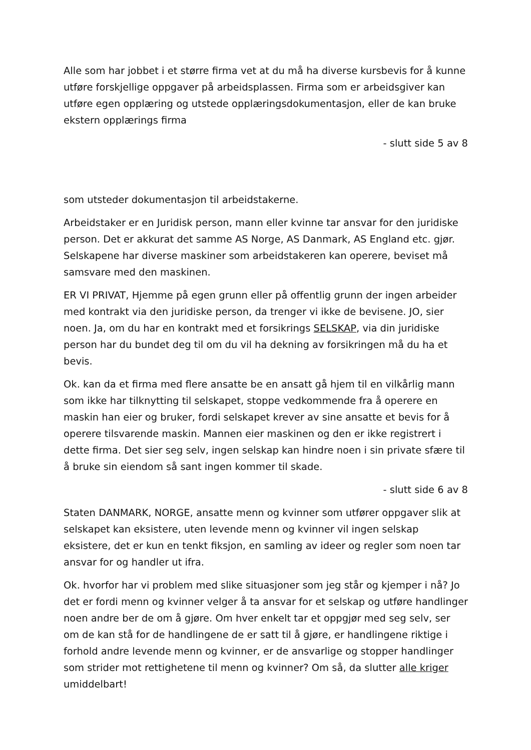Alle som har jobbet i et større firma vet at du må ha diverse kursbevis for å kunne utføre forskjellige oppgaver på arbeidsplassen. Firma som er arbeidsgiver kan utføre egen opplæring og utstede opplæringsdokumentasjon, eller de kan bruke ekstern opplærings firma
- slutt side 5 av 8
som utsteder dokumentasjon til arbeidstakerne.
Arbeidstaker er en Juridisk person, mann eller kvinne tar ansvar for den juridiske person. Det er akkurat det samme AS Norge, AS Danmark, AS England etc. gjør. Selskapene har diverse maskiner som arbeidstakeren kan operere, beviset må samsvare med den maskinen.
ER VI PRIVAT, Hjemme på egen grunn eller på offentlig grunn der ingen arbeider med kontrakt via den juridiske person, da trenger vi ikke de bevisene. JO, sier noen. Ja, om du har en kontrakt med et forsikrings SELSKAP, via din juridiske person har du bundet deg til om du vil ha dekning av forsikringen må du ha et bevis.
Ok. kan da et firma med flere ansatte be en ansatt gå hjem til en vilkårlig mann som ikke har tilknytting til selskapet, stoppe vedkommende fra å operere en maskin han eier og bruker, fordi selskapet krever av sine ansatte et bevis for å operere tilsvarende maskin. Mannen eier maskinen og den er ikke registrert i dette firma. Det sier seg selv, ingen selskap kan hindre noen i sin private sfære til å bruke sin eiendom så sant ingen kommer til skade.
- slutt side 6 av 8
Staten DANMARK, NORGE, ansatte menn og kvinner som utfører oppgaver slik at selskapet kan eksistere, uten levende menn og kvinner vil ingen selskap eksistere, det er kun en tenkt fiksjon, en samling av ideer og regler som noen tar ansvar for og handler ut ifra.
Ok. hvorfor har vi problem med slike situasjoner som jeg står og kjemper i nå? Jo det er fordi menn og kvinner velger å ta ansvar for et selskap og utføre handlinger noen andre ber de om å gjøre. Om hver enkelt tar et oppgjør med seg selv, ser om de kan stå for de handlingene de er satt til å gjøre, er handlingene riktige i forhold andre levende menn og kvinner, er de ansvarlige og stopper handlinger som strider mot rettighetene til menn og kvinner? Om så, da slutter alle kriger umiddelbart!